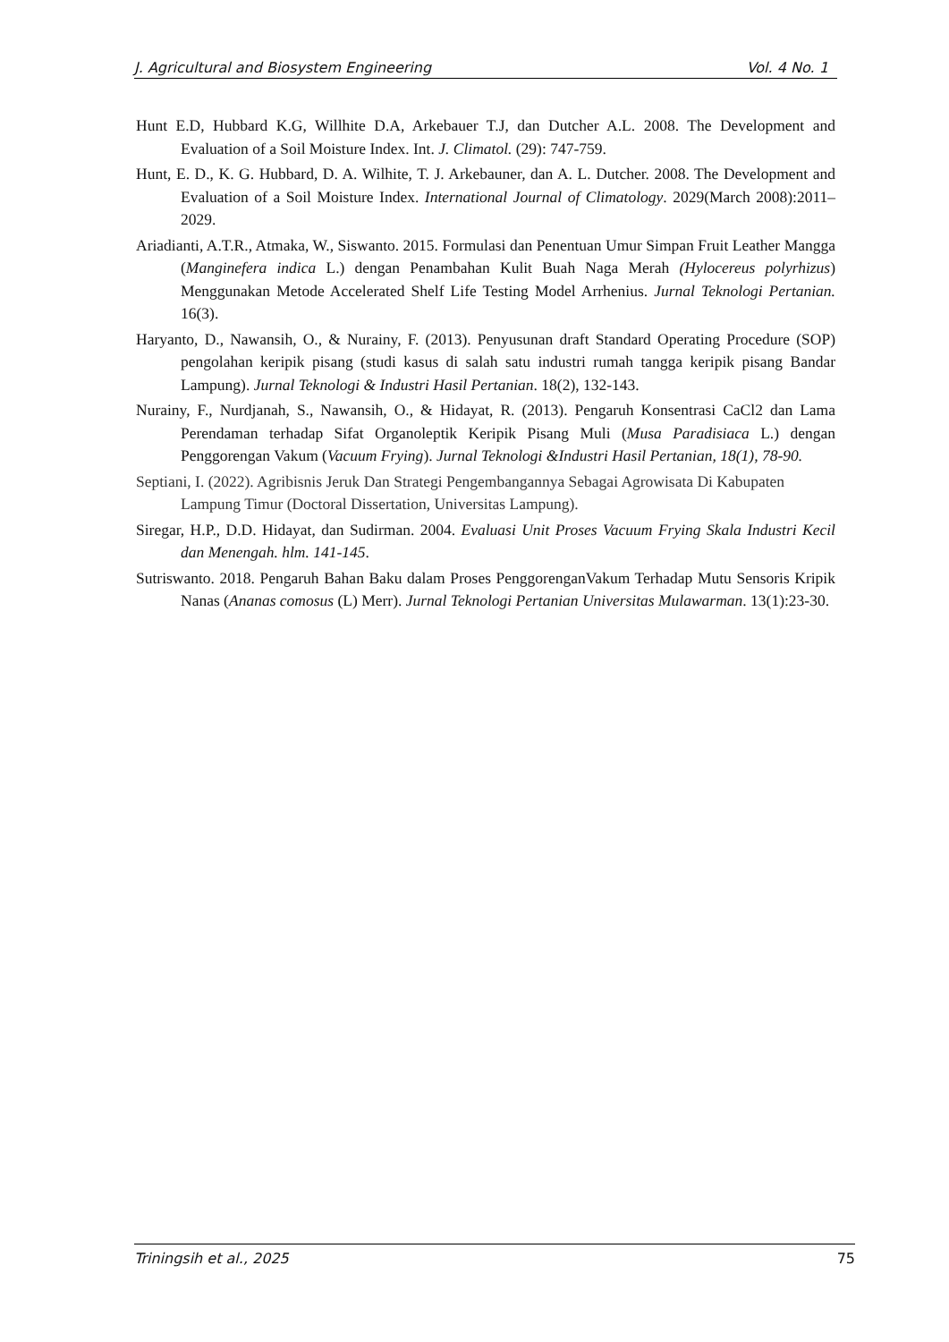J. Agricultural and Biosystem Engineering Vol. 4 No. 1
Hunt E.D, Hubbard K.G, Willhite D.A, Arkebauer T.J, dan Dutcher A.L. 2008. The Development and Evaluation of a Soil Moisture Index. Int. J. Climatol. (29): 747-759.
Hunt, E. D., K. G. Hubbard, D. A. Wilhite, T. J. Arkebauner, dan A. L. Dutcher. 2008. The Development and Evaluation of a Soil Moisture Index. International Journal of Climatology. 2029(March 2008):2011–2029.
Ariadianti, A.T.R., Atmaka, W., Siswanto. 2015. Formulasi dan Penentuan Umur Simpan Fruit Leather Mangga (Manginefera indica L.) dengan Penambahan Kulit Buah Naga Merah (Hylocereus polyrhizus) Menggunakan Metode Accelerated Shelf Life Testing Model Arrhenius. Jurnal Teknologi Pertanian. 16(3).
Haryanto, D., Nawansih, O., & Nurainy, F. (2013). Penyusunan draft Standard Operating Procedure (SOP) pengolahan keripik pisang (studi kasus di salah satu industri rumah tangga keripik pisang Bandar Lampung). Jurnal Teknologi & Industri Hasil Pertanian. 18(2), 132-143.
Nurainy, F., Nurdjanah, S., Nawansih, O., & Hidayat, R. (2013). Pengaruh Konsentrasi CaCl2 dan Lama Perendaman terhadap Sifat Organoleptik Keripik Pisang Muli (Musa Paradisiaca L.) dengan Penggorengan Vakum (Vacuum Frying). Jurnal Teknologi &Industri Hasil Pertanian, 18(1), 78-90.
Septiani, I. (2022). Agribisnis Jeruk Dan Strategi Pengembangannya Sebagai Agrowisata Di Kabupaten Lampung Timur (Doctoral Dissertation, Universitas Lampung).
Siregar, H.P., D.D. Hidayat, dan Sudirman. 2004. Evaluasi Unit Proses Vacuum Frying Skala Industri Kecil dan Menengah. hlm. 141-145.
Sutriswanto. 2018. Pengaruh Bahan Baku dalam Proses PenggorenganVakum Terhadap Mutu Sensoris Kripik Nanas (Ananas comosus (L) Merr). Jurnal Teknologi Pertanian Universitas Mulawarman. 13(1):23-30.
Triningsih et al., 2025 75